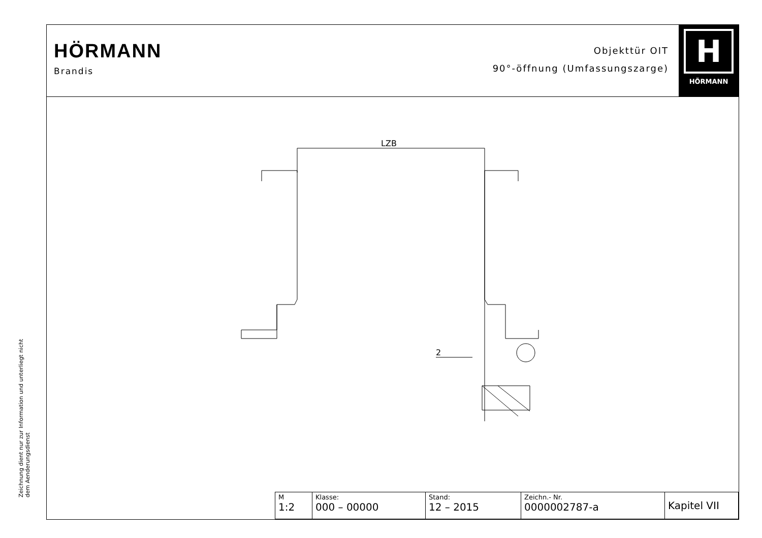Zeichnung dient nur zur Information und unterliegt nicht dem Aenderungsdienst
HÖRMANN
Brandis
Objekttür OIT
90°-öffnung (Umfassungszarge)
H
HÖRMANN
LZB
2
| M 1:2 | Klasse: 000 – 00000 | Stand: 12 – 2015 | Zeichn.- Nr. 0000002787-a | Kapitel VII |